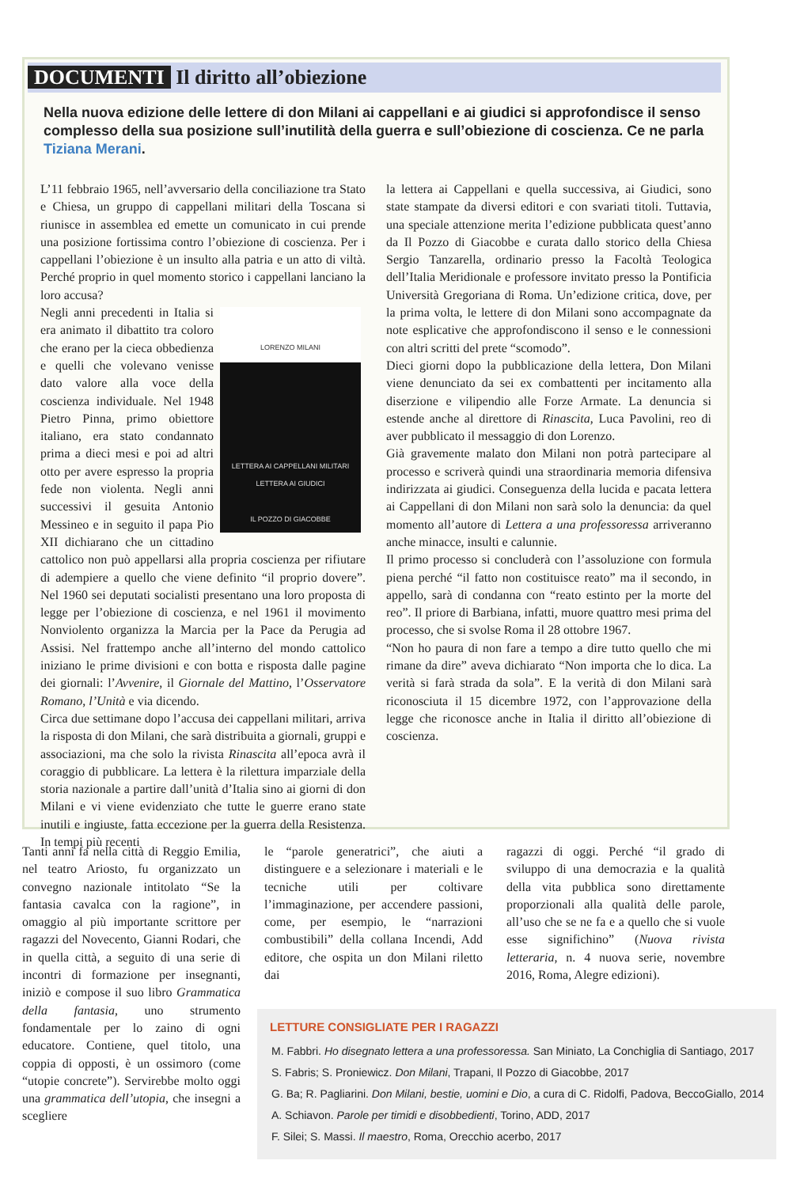DOCUMENTI Il diritto all’obiezione
Nella nuova edizione delle lettere di don Milani ai cappellani e ai giudici si approfondisce il senso complesso della sua posizione sull’inutilità della guerra e sull’obiezione di coscienza. Ce ne parla Tiziana Merani.
L’11 febbraio 1965, nell’avversario della conciliazione tra Stato e Chiesa, un gruppo di cappellani militari della Toscana si riunisce in assemblea ed emette un comunicato in cui prende una posizione fortissima contro l’obiezione di coscienza. Per i cappellani l’obiezione è un insulto alla patria e un atto di viltà. Perché proprio in quel momento storico i cappellani lanciano la loro accusa?
LORENZO MILANI
LETTERA AI CAPPELLANI MILITARI
LETTERA AI GIUDICI
IL POZZO DI GIACOBBE
Negli anni precedenti in Italia si era animato il dibattito tra coloro che erano per la cieca obbedienza e quelli che volevano venisse dato valore alla voce della coscienza individuale. Nel 1948 Pietro Pinna, primo obiettore italiano, era stato condannato prima a dieci mesi e poi ad altri otto per avere espresso la propria fede non violenta. Negli anni successivi il gesuita Antonio Messineo e in seguito il papa Pio XII dichiarano che un cittadino cattolico non può appellarsi alla propria coscienza per rifiutare di adempiere a quello che viene definito “il proprio dovere”. Nel 1960 sei deputati socialisti presentano una loro proposta di legge per l’obiezione di coscienza, e nel 1961 il movimento Nonviolento organizza la Marcia per la Pace da Perugia ad Assisi. Nel frattempo anche all’interno del mondo cattolico iniziano le prime divisioni e con botta e risposta dalle pagine dei giornali: l’Avvenire, il Giornale del Mattino, l’Osservatore Romano, l’Unità e via dicendo.
Circa due settimane dopo l’accusa dei cappellani militari, arriva la risposta di don Milani, che sarà distribuita a giornali, gruppi e associazioni, ma che solo la rivista Rinascita all’epoca avrà il coraggio di pubblicare. La lettera è la rilettura imparziale della storia nazionale a partire dall’unità d’Italia sino ai giorni di don Milani e vi viene evidenziato che tutte le guerre erano state inutili e ingiuste, fatta eccezione per la guerra della Resistenza. In tempi più recenti
la lettera ai Cappellani e quella successiva, ai Giudici, sono state stampate da diversi editori e con svariati titoli. Tuttavia, una speciale attenzione merita l’edizione pubblicata quest’anno da Il Pozzo di Giacobbe e curata dallo storico della Chiesa Sergio Tanzarella, ordinario presso la Facoltà Teologica dell’Italia Meridionale e professore invitato presso la Pontificia Università Gregoriana di Roma. Un’edizione critica, dove, per la prima volta, le lettere di don Milani sono accompagnate da note esplicative che approfondiscono il senso e le connessioni con altri scritti del prete “scomodo”.
Dieci giorni dopo la pubblicazione della lettera, Don Milani viene denunciato da sei ex combattenti per incitamento alla diserzione e vilipendio alle Forze Armate. La denuncia si estende anche al direttore di Rinascita, Luca Pavolini, reo di aver pubblicato il messaggio di don Lorenzo.
Già gravemente malato don Milani non potrà partecipare al processo e scriverà quindi una straordinaria memoria difensiva indirizzata ai giudici. Conseguenza della lucida e pacata lettera ai Cappellani di don Milani non sarà solo la denuncia: da quel momento all’autore di Lettera a una professoressa arriveranno anche minacce, insulti e calunnie.
Il primo processo si concluderà con l’assoluzione con formula piena perché “il fatto non costituisce reato” ma il secondo, in appello, sarà di condanna con “reato estinto per la morte del reo”. Il priore di Barbiana, infatti, muore quattro mesi prima del processo, che si svolse Roma il 28 ottobre 1967.
“Non ho paura di non fare a tempo a dire tutto quello che mi rimane da dire” aveva dichiarato “Non importa che lo dica. La verità si farà strada da sola”. E la verità di don Milani sarà riconosciuta il 15 dicembre 1972, con l’approvazione della legge che riconosce anche in Italia il diritto all’obiezione di coscienza.
Tanti anni fa nella città di Reggio Emilia, nel teatro Ariosto, fu organizzato un convegno nazionale intitolato “Se la fantasia cavalca con la ragione”, in omaggio al più importante scrittore per ragazzi del Novecento, Gianni Rodari, che in quella città, a seguito di una serie di incontri di formazione per insegnanti, iniziò e compose il suo libro Grammatica della fantasia, uno strumento fondamentale per lo zaino di ogni educatore. Contiene, quel titolo, una coppia di opposti, è un ossimoro (come “utopie concrete”). Servirebbe molto oggi una grammatica dell’utopia, che insegni a scegliere
le “parole generatrici”, che aiuti a distinguere e a selezionare i materiali e le tecniche utili per coltivare l’immaginazione, per accendere passioni, come, per esempio, le “narrazioni combustibili” della collana Incendi, Add editore, che ospita un don Milani riletto dai
ragazzi di oggi. Perché “il grado di sviluppo di una democrazia e la qualità della vita pubblica sono direttamente proporzionali alla qualità delle parole, all’uso che se ne fa e a quello che si vuole esse significhino” (Nuova rivista letteraria, n. 4 nuova serie, novembre 2016, Roma, Alegre edizioni).
LETTURE CONSIGLIATE PER I RAGAZZI
M. Fabbri. Ho disegnato lettera a una professoressa. San Miniato, La Conchiglia di Santiago, 2017
S. Fabris; S. Proniewicz. Don Milani, Trapani, Il Pozzo di Giacobbe, 2017
G. Ba; R. Pagliarini. Don Milani, bestie, uomini e Dio, a cura di C. Ridolfi, Padova, BeccoGiallo, 2014
A. Schiavon. Parole per timidi e disobbedienti, Torino, ADD, 2017
F. Silei; S. Massi. Il maestro, Roma, Orecchio acerbo, 2017